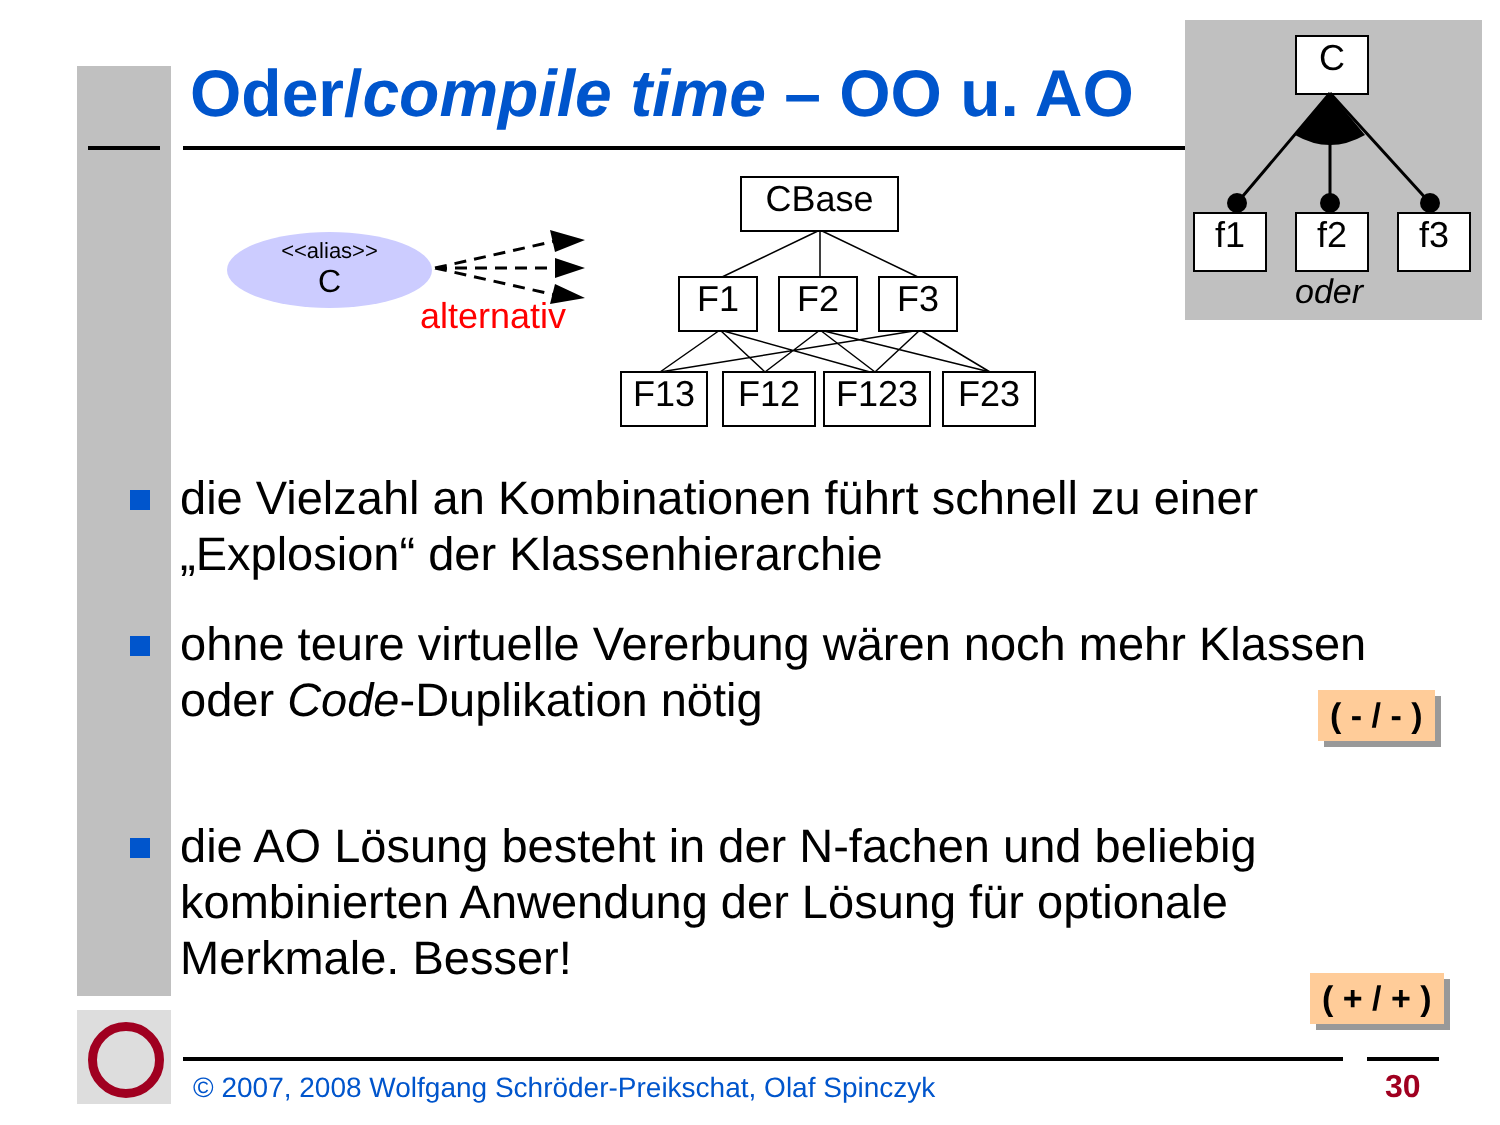Oder/compile time – OO u. AO
C
f1 f2 f3
oder
<<alias>>
C
alternativ
CBase
F1 F2 F3
F13 F12 F123 F23
die Vielzahl an Kombinationen führt schnell zu einer „Explosion“ der Klassenhierarchie
ohne teure virtuelle Vererbung wären noch mehr Klassen oder Code-Duplikation nötig
die AO Lösung besteht in der N-fachen und beliebig kombinierten Anwendung der Lösung für optionale Merkmale. Besser!
( - / - )
( + / + )
© 2007, 2008 Wolfgang Schröder-Preikschat, Olaf Spinczyk
30